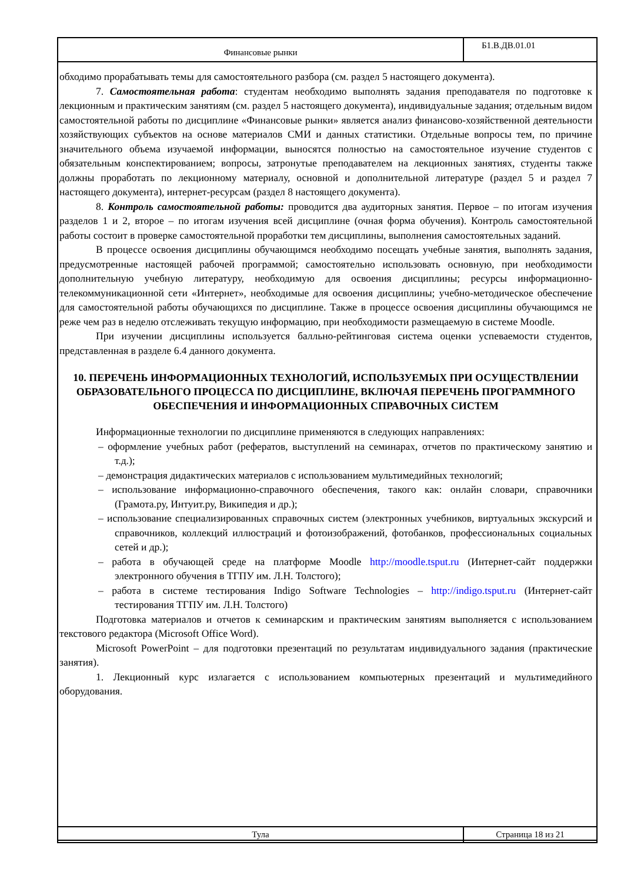| Финансовые рынки | Б1.В.ДВ.01.01 |
обходимо прорабатывать темы для самостоятельного разбора (см. раздел 5 настоящего документа).
7. Самостоятельная работа: студентам необходимо выполнять задания преподавателя по подготовке к лекционным и практическим занятиям (см. раздел 5 настоящего документа), индивидуальные задания; отдельным видом самостоятельной работы по дисциплине «Финансовые рынки» является анализ финансово-хозяйственной деятельности хозяйствующих субъектов на основе материалов СМИ и данных статистики. Отдельные вопросы тем, по причине значительного объема изучаемой информации, выносятся полностью на самостоятельное изучение студентов с обязательным конспектированием; вопросы, затронутые преподавателем на лекционных занятиях, студенты также должны проработать по лекционному материалу, основной и дополнительной литературе (раздел 5 и раздел 7 настоящего документа), интернет-ресурсам (раздел 8 настоящего документа).
8. Контроль самостоятельной работы: проводится два аудиторных занятия. Первое – по итогам изучения разделов 1 и 2, второе – по итогам изучения всей дисциплине (очная форма обучения). Контроль самостоятельной работы состоит в проверке самостоятельной проработки тем дисциплины, выполнения самостоятельных заданий.
В процессе освоения дисциплины обучающимся необходимо посещать учебные занятия, выполнять задания, предусмотренные настоящей рабочей программой; самостоятельно использовать основную, при необходимости дополнительную учебную литературу, необходимую для освоения дисциплины; ресурсы информационно-телекоммуникационной сети «Интернет», необходимые для освоения дисциплины; учебно-методическое обеспечение для самостоятельной работы обучающихся по дисциплине. Также в процессе освоения дисциплины обучающимся не реже чем раз в неделю отслеживать текущую информацию, при необходимости размещаемую в системе Moodle.
При изучении дисциплины используется балльно-рейтинговая система оценки успеваемости студентов, представленная в разделе 6.4 данного документа.
10. ПЕРЕЧЕНЬ ИНФОРМАЦИОННЫХ ТЕХНОЛОГИЙ, ИСПОЛЬЗУЕМЫХ ПРИ ОСУЩЕСТВЛЕНИИ ОБРАЗОВАТЕЛЬНОГО ПРОЦЕССА ПО ДИСЦИПЛИНЕ, ВКЛЮЧАЯ ПЕРЕЧЕНЬ ПРОГРАММНОГО ОБЕСПЕЧЕНИЯ И ИНФОРМАЦИОННЫХ СПРАВОЧНЫХ СИСТЕМ
Информационные технологии по дисциплине применяются в следующих направлениях:
– оформление учебных работ (рефератов, выступлений на семинарах, отчетов по практическому занятию и т.д.);
– демонстрация дидактических материалов с использованием мультимедийных технологий;
– использование информационно-справочного обеспечения, такого как: онлайн словари, справочники (Грамота.ру, Интуит.ру, Википедия и др.);
– использование специализированных справочных систем (электронных учебников, виртуальных экскурсий и справочников, коллекций иллюстраций и фотоизображений, фотобанков, профессиональных социальных сетей и др.);
– работа в обучающей среде на платформе Moodle http://moodle.tsput.ru (Интернет-сайт поддержки электронного обучения в ТГПУ им. Л.Н. Толстого);
– работа в системе тестирования Indigo Software Technologies – http://indigo.tsput.ru (Интернет-сайт тестирования ТГПУ им. Л.Н. Толстого)
Подготовка материалов и отчетов к семинарским и практическим занятиям выполняется с использованием текстового редактора (Microsoft Office Word).
Microsoft PowerPoint – для подготовки презентаций по результатам индивидуального задания (практические занятия).
1. Лекционный курс излагается с использованием компьютерных презентаций и мультимедийного оборудования.
| Тула | Страница 18 из 21 |